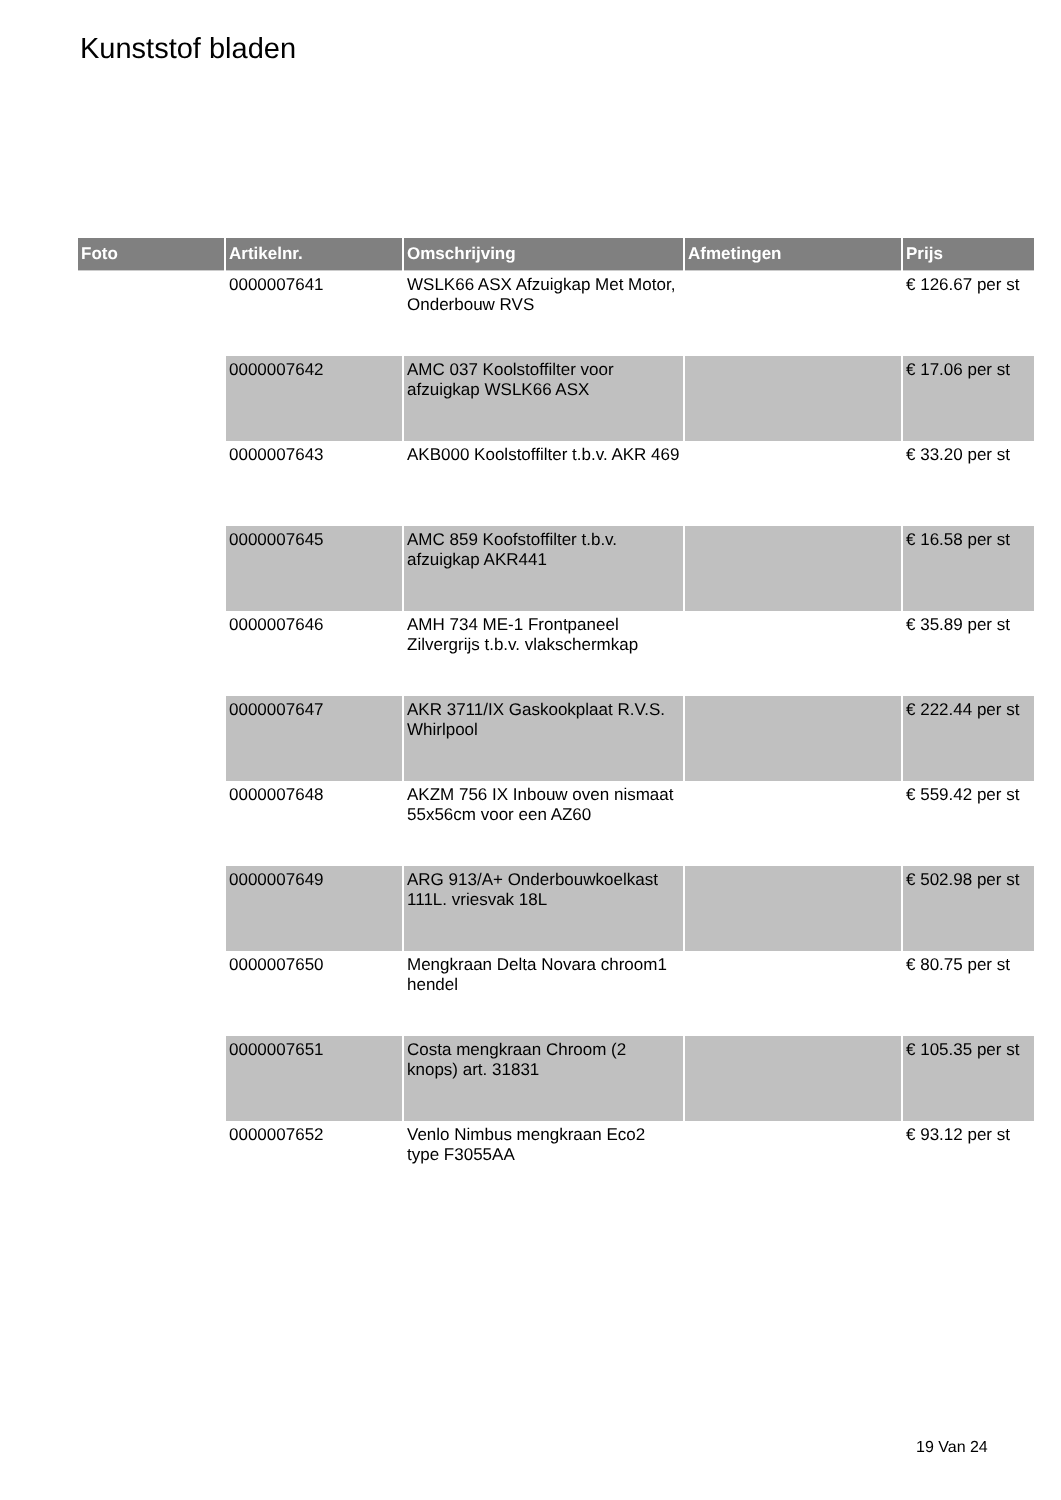Kunststof bladen
| Foto | Artikelnr. | Omschrijving | Afmetingen | Prijs |
| --- | --- | --- | --- | --- |
| | 0000007641 | WSLK66 ASX Afzuigkap Met Motor, Onderbouw RVS | | € 126.67 per st |
| | 0000007642 | AMC 037 Koolstoffilter voor afzuigkap WSLK66 ASX | | € 17.06 per st |
| | 0000007643 | AKB000 Koolstoffilter t.b.v. AKR 469 | | € 33.20 per st |
| | 0000007645 | AMC 859 Koofstoffilter t.b.v. afzuigkap AKR441 | | € 16.58 per st |
| | 0000007646 | AMH 734 ME-1 Frontpaneel Zilvergrijs t.b.v. vlakschermkap | | € 35.89 per st |
| | 0000007647 | AKR 3711/IX Gaskookplaat R.V.S. Whirlpool | | € 222.44 per st |
| | 0000007648 | AKZM 756 IX Inbouw oven nismaat 55x56cm voor een AZ60 | | € 559.42 per st |
| | 0000007649 | ARG 913/A+ Onderbouwkoelkast 111L. vriesvak 18L | | € 502.98 per st |
| | 0000007650 | Mengkraan Delta Novara chroom1 hendel | | € 80.75 per st |
| | 0000007651 | Costa mengkraan Chroom (2 knops) art. 31831 | | € 105.35 per st |
| | 0000007652 | Venlo Nimbus mengkraan Eco2 type F3055AA | | € 93.12 per st |
19 Van 24